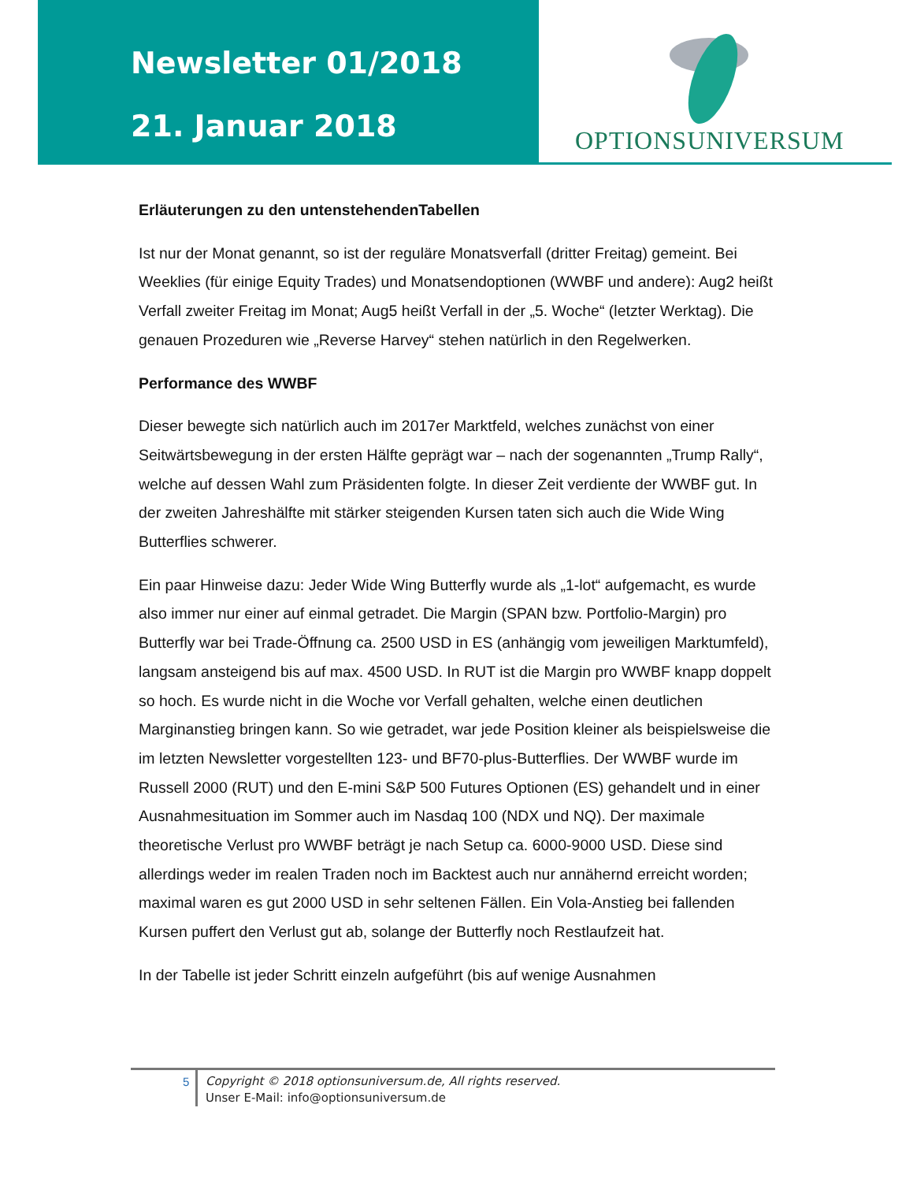Newsletter 01/2018
21. Januar 2018
OPTIONSUNIVERSUM
Erläuterungen zu den untenstehendenTabellen
Ist nur der Monat genannt, so ist der reguläre Monatsverfall (dritter Freitag) gemeint. Bei Weeklies (für einige Equity Trades) und Monatsendoptionen (WWBF und andere): Aug2 heißt Verfall zweiter Freitag im Monat; Aug5 heißt Verfall in der „5. Woche“ (letzter Werktag). Die genauen Prozeduren wie „Reverse Harvey“ stehen natürlich in den Regelwerken.
Performance des WWBF
Dieser bewegte sich natürlich auch im 2017er Marktfeld, welches zunächst von einer Seitwärtsbewegung in der ersten Hälfte geprägt war – nach der sogenannten „Trump Rally“, welche auf dessen Wahl zum Präsidenten folgte. In dieser Zeit verdiente der WWBF gut. In der zweiten Jahreshälfte mit stärker steigenden Kursen taten sich auch die Wide Wing Butterflies schwerer.
Ein paar Hinweise dazu: Jeder Wide Wing Butterfly wurde als „1-lot“ aufgemacht, es wurde also immer nur einer auf einmal getradet. Die Margin (SPAN bzw. Portfolio-Margin) pro Butterfly war bei Trade-Öffnung ca. 2500 USD in ES (anhängig vom jeweiligen Marktumfeld), langsam ansteigend bis auf max. 4500 USD. In RUT ist die Margin pro WWBF knapp doppelt so hoch. Es wurde nicht in die Woche vor Verfall gehalten, welche einen deutlichen Marginanstieg bringen kann. So wie getradet, war jede Position kleiner als beispielsweise die im letzten Newsletter vorgestellten 123- und BF70-plus-Butterflies. Der WWBF wurde im Russell 2000 (RUT) und den E-mini S&P 500 Futures Optionen (ES) gehandelt und in einer Ausnahmesituation im Sommer auch im Nasdaq 100 (NDX und NQ). Der maximale theoretische Verlust pro WWBF beträgt je nach Setup ca. 6000-9000 USD. Diese sind allerdings weder im realen Traden noch im Backtest auch nur annähernd erreicht worden; maximal waren es gut 2000 USD in sehr seltenen Fällen. Ein Vola-Anstieg bei fallenden Kursen puffert den Verlust gut ab, solange der Butterfly noch Restlaufzeit hat.
In der Tabelle ist jeder Schritt einzeln aufgeführt (bis auf wenige Ausnahmen
5
Copyright © 2018 optionsuniversum.de, All rights reserved.
Unser E-Mail: info@optionsuniversum.de